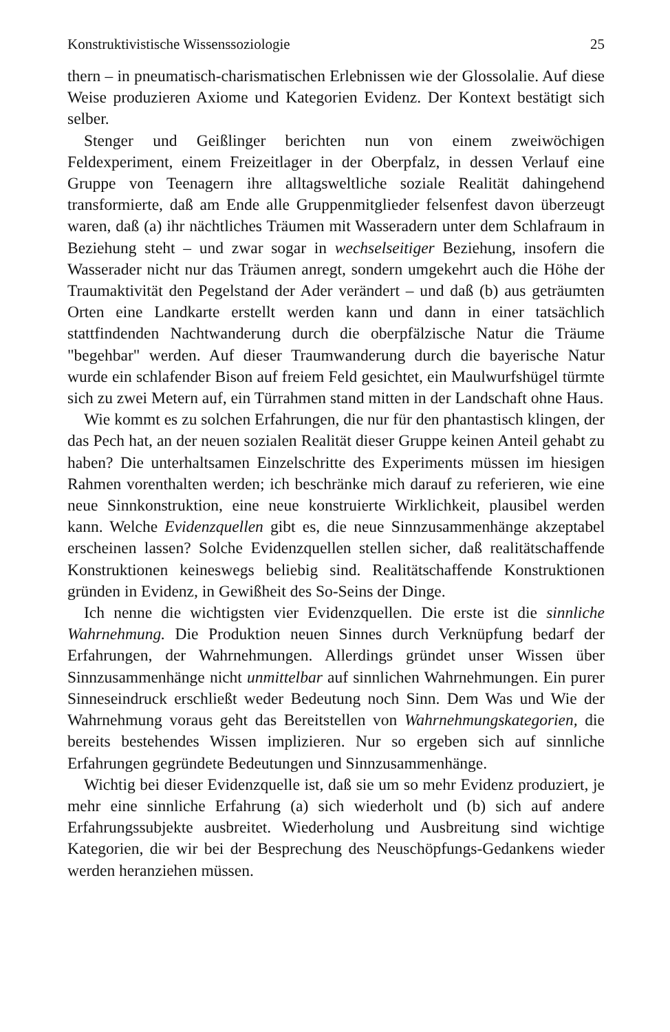Konstruktivistische Wissenssoziologie 25
thern – in pneumatisch-charismatischen Erlebnissen wie der Glossolalie. Auf diese Weise produzieren Axiome und Kategorien Evidenz. Der Kontext bestätigt sich selber.
Stenger und Geißlinger berichten nun von einem zweiwöchigen Feldexperiment, einem Freizeitlager in der Oberpfalz, in dessen Verlauf eine Gruppe von Teenagern ihre alltagsweltliche soziale Realität dahingehend transformierte, daß am Ende alle Gruppenmitglieder felsenfest davon überzeugt waren, daß (a) ihr nächtliches Träumen mit Wasseradern unter dem Schlafraum in Beziehung steht – und zwar sogar in wechselseitiger Beziehung, insofern die Wasserader nicht nur das Träumen anregt, sondern umgekehrt auch die Höhe der Traumaktivität den Pegelstand der Ader verändert – und daß (b) aus geträumten Orten eine Landkarte erstellt werden kann und dann in einer tatsächlich stattfindenden Nachtwanderung durch die oberpfälzische Natur die Träume "begehbar" werden. Auf dieser Traumwanderung durch die bayerische Natur wurde ein schlafender Bison auf freiem Feld gesichtet, ein Maulwurfshügel türmte sich zu zwei Metern auf, ein Türrahmen stand mitten in der Landschaft ohne Haus.
Wie kommt es zu solchen Erfahrungen, die nur für den phantastisch klingen, der das Pech hat, an der neuen sozialen Realität dieser Gruppe keinen Anteil gehabt zu haben? Die unterhaltsamen Einzelschritte des Experiments müssen im hiesigen Rahmen vorenthalten werden; ich beschränke mich darauf zu referieren, wie eine neue Sinnkonstruktion, eine neue konstruierte Wirklichkeit, plausibel werden kann. Welche Evidenzquellen gibt es, die neue Sinnzusammenhänge akzeptabel erscheinen lassen? Solche Evidenzquellen stellen sicher, daß realitätschaffende Konstruktionen keineswegs beliebig sind. Realitätschaffende Konstruktionen gründen in Evidenz, in Gewißheit des So-Seins der Dinge.
Ich nenne die wichtigsten vier Evidenzquellen. Die erste ist die sinnliche Wahrnehmung. Die Produktion neuen Sinnes durch Verknüpfung bedarf der Erfahrungen, der Wahrnehmungen. Allerdings gründet unser Wissen über Sinnzusammenhänge nicht unmittelbar auf sinnlichen Wahrnehmungen. Ein purer Sinneseindruck erschließt weder Bedeutung noch Sinn. Dem Was und Wie der Wahrnehmung voraus geht das Bereitstellen von Wahrnehmungskategorien, die bereits bestehendes Wissen implizieren. Nur so ergeben sich auf sinnliche Erfahrungen gegründete Bedeutungen und Sinnzusammenhänge.
Wichtig bei dieser Evidenzquelle ist, daß sie um so mehr Evidenz produziert, je mehr eine sinnliche Erfahrung (a) sich wiederholt und (b) sich auf andere Erfahrungssubjekte ausbreitet. Wiederholung und Ausbreitung sind wichtige Kategorien, die wir bei der Besprechung des Neuschöpfungs-Gedankens wieder werden heranziehen müssen.